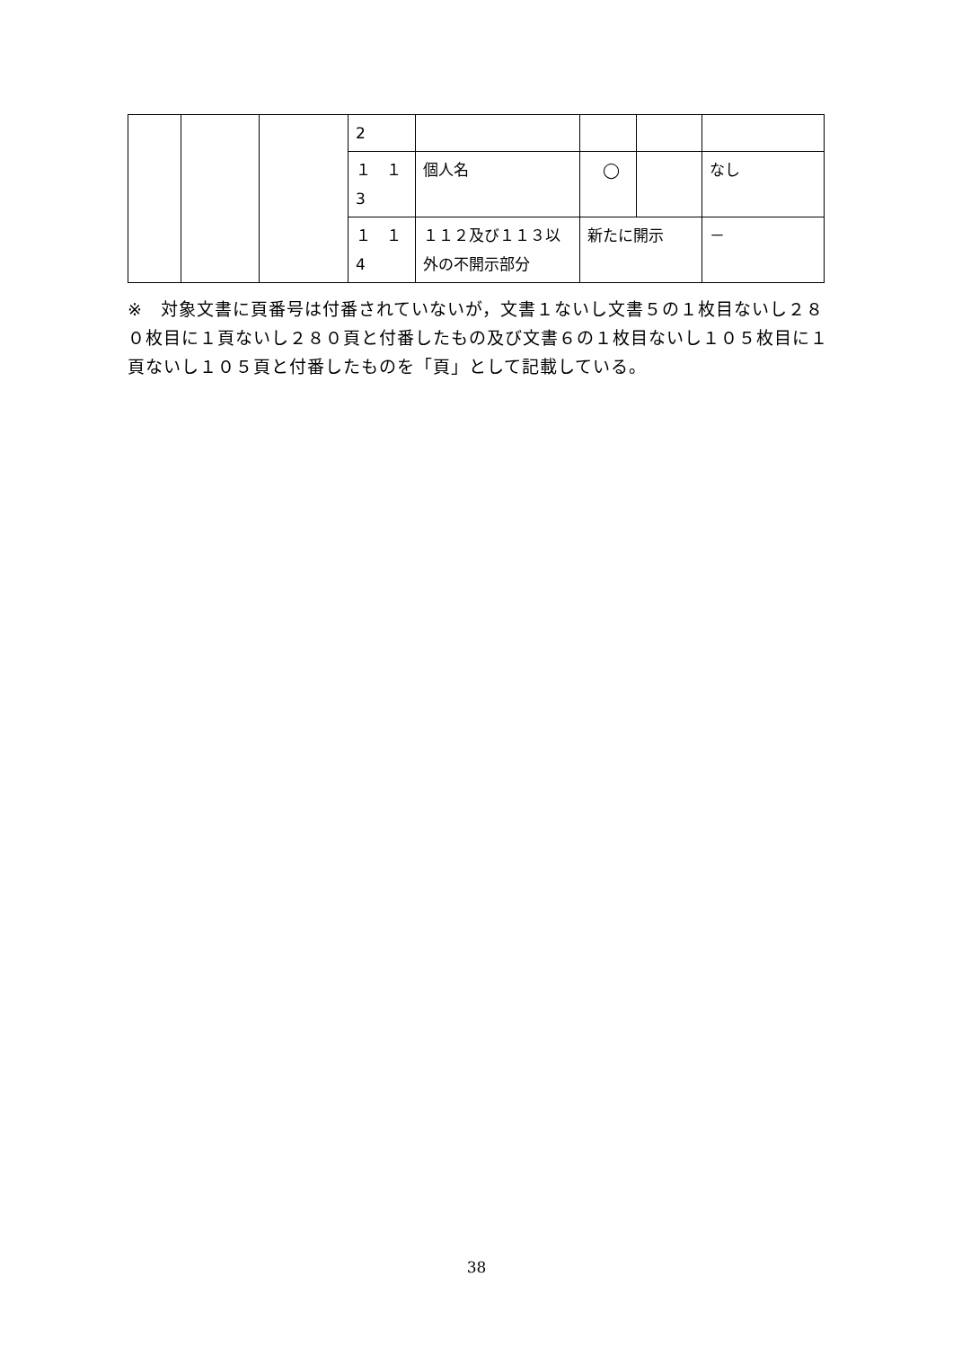| | | | 2 | | | | |
| | | | １ １ 3 | 個人名 | ◯ | | なし |
| | | | １ １ 4 | １１２及び１１３以外の不開示部分 | 新たに開示 | | － |
※　対象文書に頁番号は付番されていないが，文書１ないし文書５の１枚目ないし２８０枚目に１頁ないし２８０頁と付番したもの及び文書６の１枚目ないし１０５枚目に１頁ないし１０５頁と付番したものを「頁」として記載している。
38